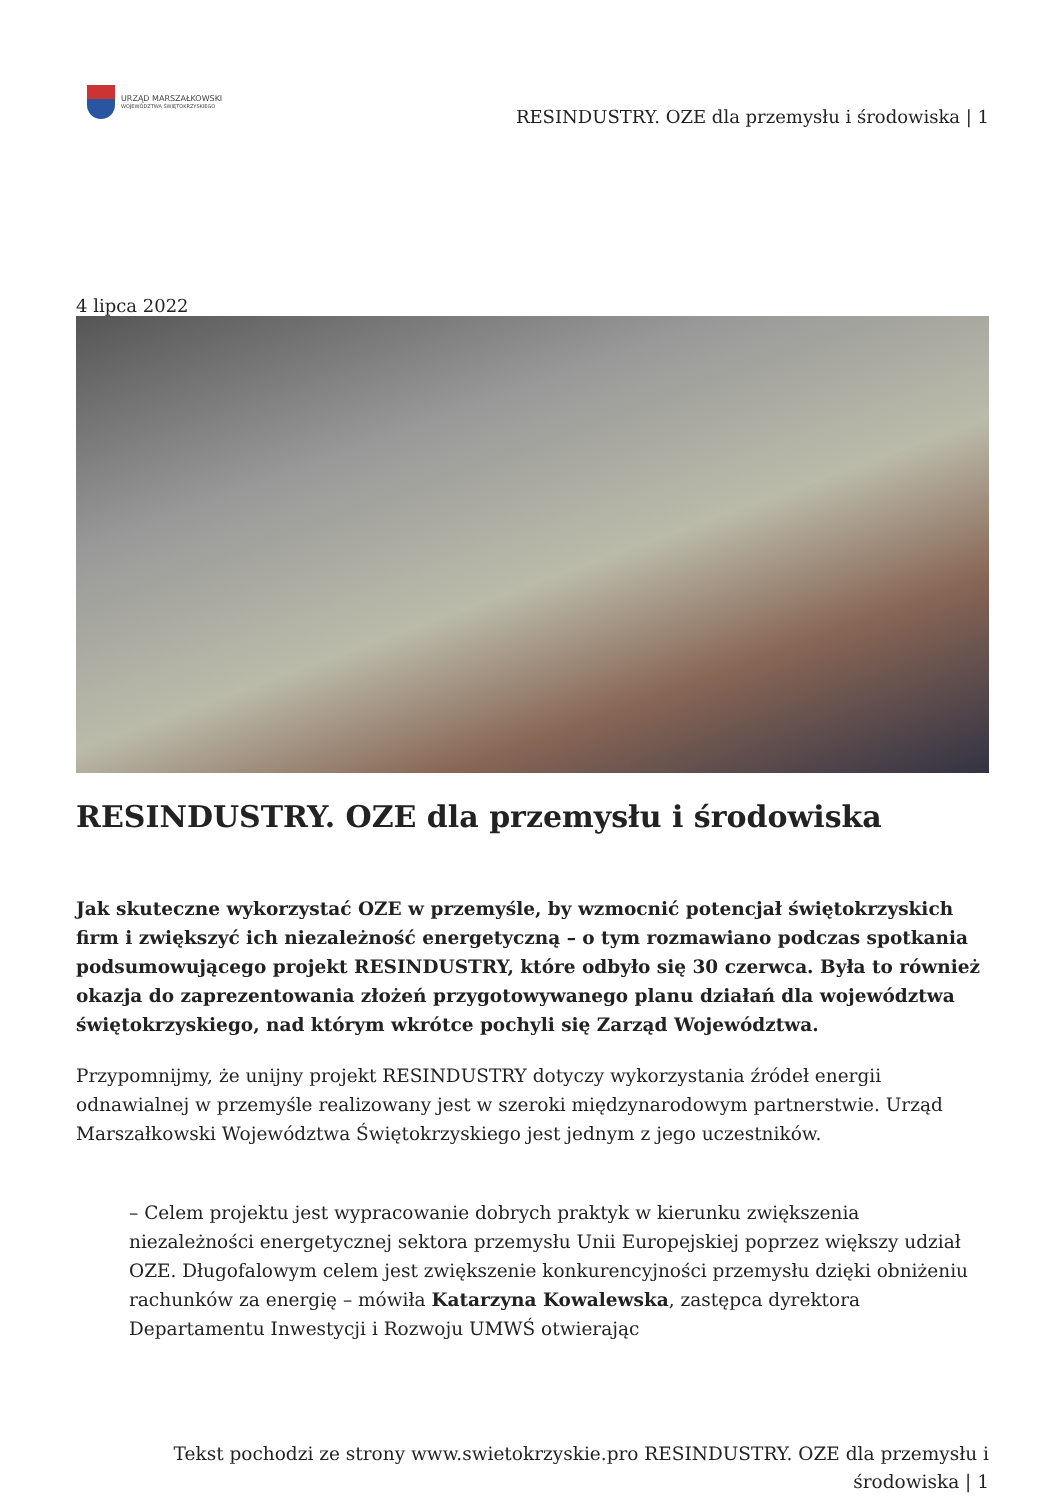URZĄD MARSZAŁKOWSKI
WOJEWÓDZTWA ŚWIĘTOKRZYSKIEGO
RESINDUSTRY. OZE dla przemysłu i środowiska | 1
4 lipca 2022
RESINDUSTRY. OZE dla przemysłu i środowiska
Jak skuteczne wykorzystać OZE w przemyśle, by wzmocnić potencjał świętokrzyskich firm i zwiększyć ich niezależność energetyczną – o tym rozmawiano podczas spotkania podsumowującego projekt RESINDUSTRY, które odbyło się 30 czerwca. Była to również okazja do zaprezentowania złożeń przygotowywanego planu działań dla województwa świętokrzyskiego, nad którym wkrótce pochyli się Zarząd Województwa.
Przypomnijmy, że unijny projekt RESINDUSTRY dotyczy wykorzystania źródeł energii odnawialnej w przemyśle realizowany jest w szeroki międzynarodowym partnerstwie. Urząd Marszałkowski Województwa Świętokrzyskiego jest jednym z jego uczestników.
– Celem projektu jest wypracowanie dobrych praktyk w kierunku zwiększenia niezależności energetycznej sektora przemysłu Unii Europejskiej poprzez większy udział OZE. Długofalowym celem jest zwiększenie konkurencyjności przemysłu dzięki obniżeniu rachunków za energię – mówiła Katarzyna Kowalewska, zastępca dyrektora Departamentu Inwestycji i Rozwoju UMWŚ otwierając
Tekst pochodzi ze strony www.swietokrzyskie.pro RESINDUSTRY. OZE dla przemysłu i środowiska | 1